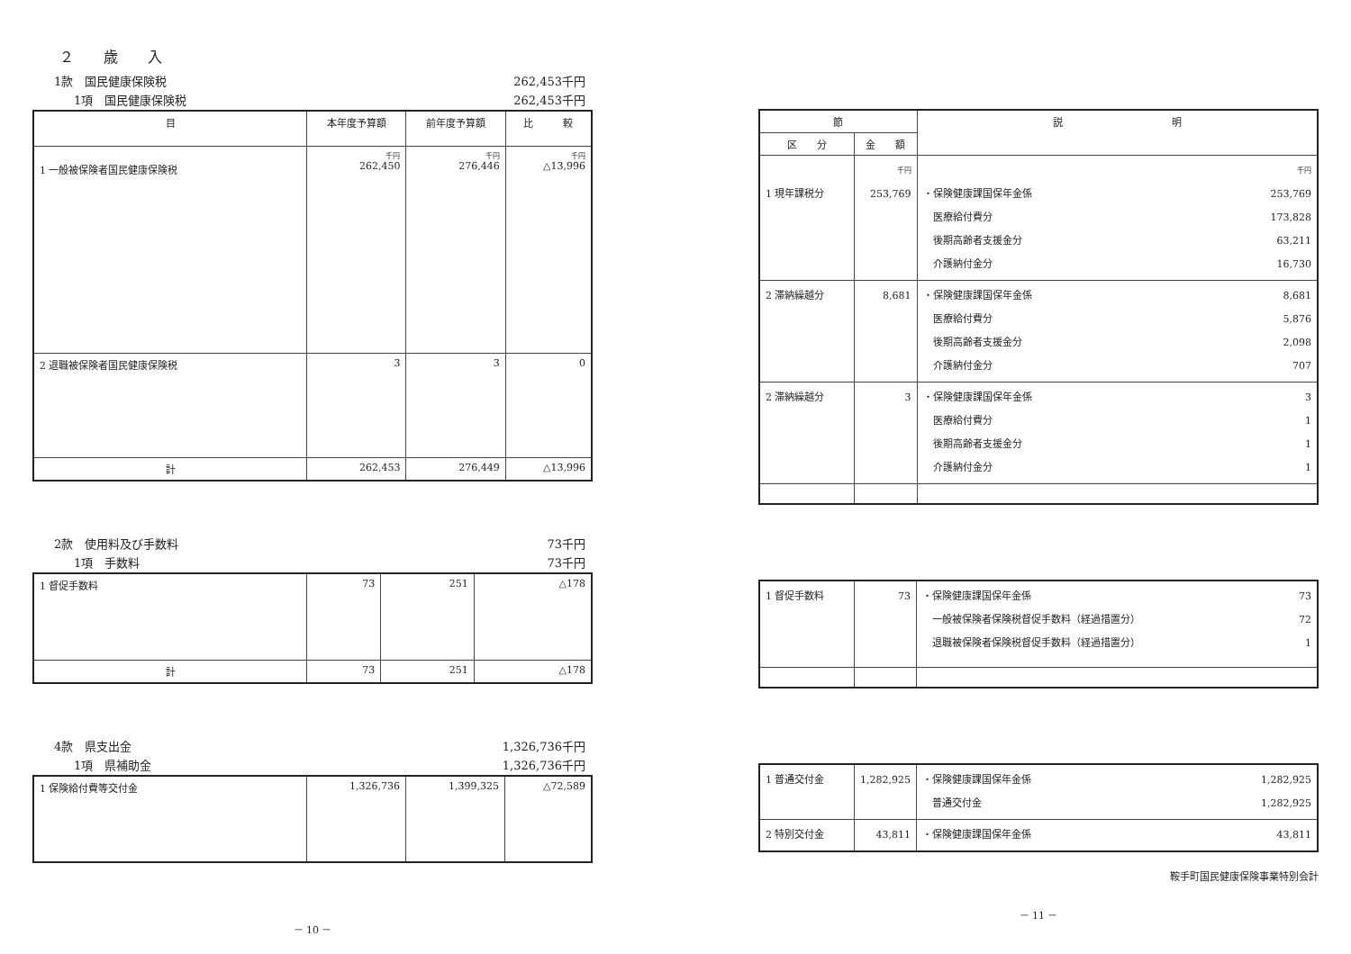２ 歳 入
1款　国民健康保険税 262,453千円
1項　国民健康保険税 262,453千円
| 目 | 本年度予算額 | 前年度予算額 | 比 較 |
| --- | --- | --- | --- |
| 1 一般被保険者国民健康保険税 | 千円 262,450 | 千円 276,446 | 千円 △13,996 |
| 2 退職被保険者国民健康保険税 | 3 | 3 | 0 |
| 計 | 262,453 | 276,449 | △13,996 |
2款　使用料及び手数料 73千円
1項　手数料 73千円
| 1 督促手数料 | 73 | 251 | △178 |
| 計 | 73 | 251 | △178 |
4款　県支出金 1,326,736千円
1項　県補助金 1,326,736千円
| 1 保険給付費等交付金 | 1,326,736 | 1,399,325 | △72,589 |
－ 10 －
| 節 | | 説 明 |
| --- | --- | --- |
| 区 分 | 金 額 | |
| 1 現年課税分 | 千円 253,769 | 千円 ・保険健康課国保年金係 253,769 医療給付費分 173,828 後期高齢者支援金分 63,211 介護納付金分 16,730 |
| 2 滞納繰越分 | 8,681 | ・保険健康課国保年金係 8,681 医療給付費分 5,876 後期高齢者支援金分 2,098 介護納付金分 707 |
| 2 滞納繰越分 | 3 | ・保険健康課国保年金係 3 医療給付費分 1 後期高齢者支援金分 1 介護納付金分 1 |
| 1 督促手数料 | 73 | ・保険健康課国保年金係 73 一般被保険者保険税督促手数料（経過措置分） 72 退職被保険者保険税督促手数料（経過措置分） 1 |
| 1 普通交付金 | 1,282,925 | ・保険健康課国保年金係 1,282,925 普通交付金 1,282,925 |
| 2 特別交付金 | 43,811 | ・保険健康課国保年金係 43,811 |
鞍手町国民健康保険事業特別会計
－ 11 －